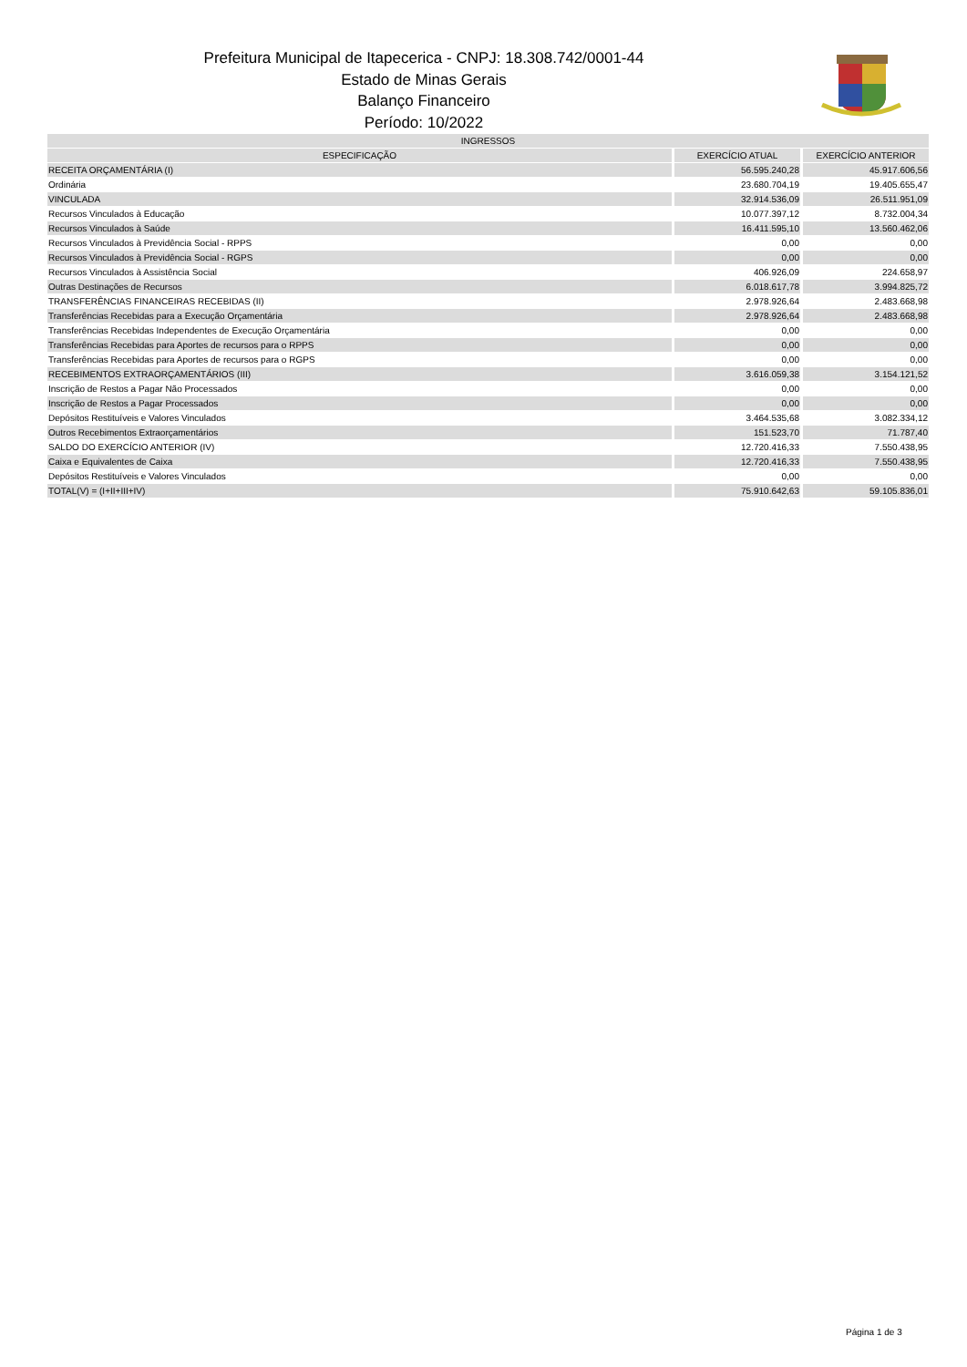Prefeitura Municipal de Itapecerica - CNPJ: 18.308.742/0001-44
Estado de Minas Gerais
Balanço Financeiro
Período: 10/2022
| INGRESSOS | | |
| --- | --- | --- |
| ESPECIFICAÇÃO | EXERCÍCIO ATUAL | EXERCÍCIO ANTERIOR |
| RECEITA ORÇAMENTÁRIA (I) | 56.595.240,28 | 45.917.606,56 |
| Ordinária | 23.680.704,19 | 19.405.655,47 |
| VINCULADA | 32.914.536,09 | 26.511.951,09 |
| Recursos Vinculados à Educação | 10.077.397,12 | 8.732.004,34 |
| Recursos Vinculados à Saúde | 16.411.595,10 | 13.560.462,06 |
| Recursos Vinculados à Previdência Social - RPPS | 0,00 | 0,00 |
| Recursos Vinculados à Previdência Social - RGPS | 0,00 | 0,00 |
| Recursos Vinculados à Assistência Social | 406.926,09 | 224.658,97 |
| Outras Destinações de Recursos | 6.018.617,78 | 3.994.825,72 |
| TRANSFERÊNCIAS FINANCEIRAS RECEBIDAS (II) | 2.978.926,64 | 2.483.668,98 |
| Transferências Recebidas para a Execução Orçamentária | 2.978.926,64 | 2.483.668,98 |
| Transferências Recebidas Independentes de Execução Orçamentária | 0,00 | 0,00 |
| Transferências Recebidas para Aportes de recursos para o RPPS | 0,00 | 0,00 |
| Transferências Recebidas para Aportes de recursos para o RGPS | 0,00 | 0,00 |
| RECEBIMENTOS EXTRAORÇAMENTÁRIOS (III) | 3.616.059,38 | 3.154.121,52 |
| Inscrição de Restos a Pagar Não Processados | 0,00 | 0,00 |
| Inscrição de Restos a Pagar Processados | 0,00 | 0,00 |
| Depósitos Restituíveis e Valores Vinculados | 3.464.535,68 | 3.082.334,12 |
| Outros Recebimentos Extraorçamentários | 151.523,70 | 71.787,40 |
| SALDO DO EXERCÍCIO ANTERIOR (IV) | 12.720.416,33 | 7.550.438,95 |
| Caixa e Equivalentes de Caixa | 12.720.416,33 | 7.550.438,95 |
| Depósitos Restituíveis e Valores Vinculados | 0,00 | 0,00 |
| TOTAL(V) = (I+II+III+IV) | 75.910.642,63 | 59.105.836,01 |
Página 1 de 3